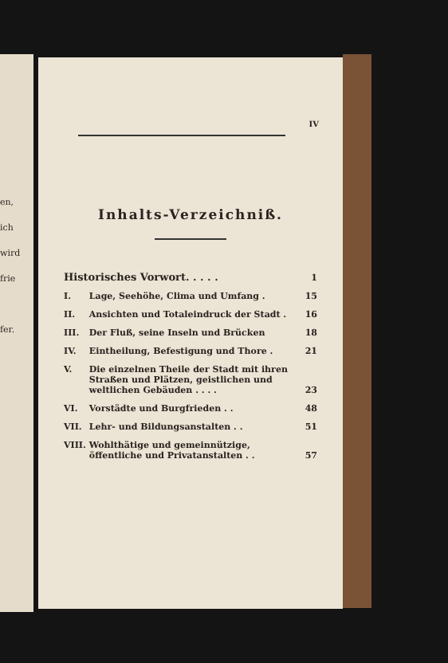en,
ich
wird
frie
fer.
IV
Inhalts-Verzeichniß.
| Historisches Vorwort. . . . . | | 1 |
| I. | Lage, Seehöhe, Clima und Umfang . | 15 |
| II. | Ansichten und Totaleindruck der Stadt . | 16 |
| III. | Der Fluß, seine Inseln und Brücken | 18 |
| IV. | Eintheilung, Befestigung und Thore . | 21 |
| V. | Die einzelnen Theile der Stadt mit ihren Straßen und Plätzen, geistlichen und weltlichen Gebäuden . . . . | 23 |
| VI. | Vorstädte und Burgfrieden . . | 48 |
| VII. | Lehr- und Bildungsanstalten . . | 51 |
| VIII. | Wohlthätige und gemeinnützige, öffentliche und Privatanstalten . . | 57 |